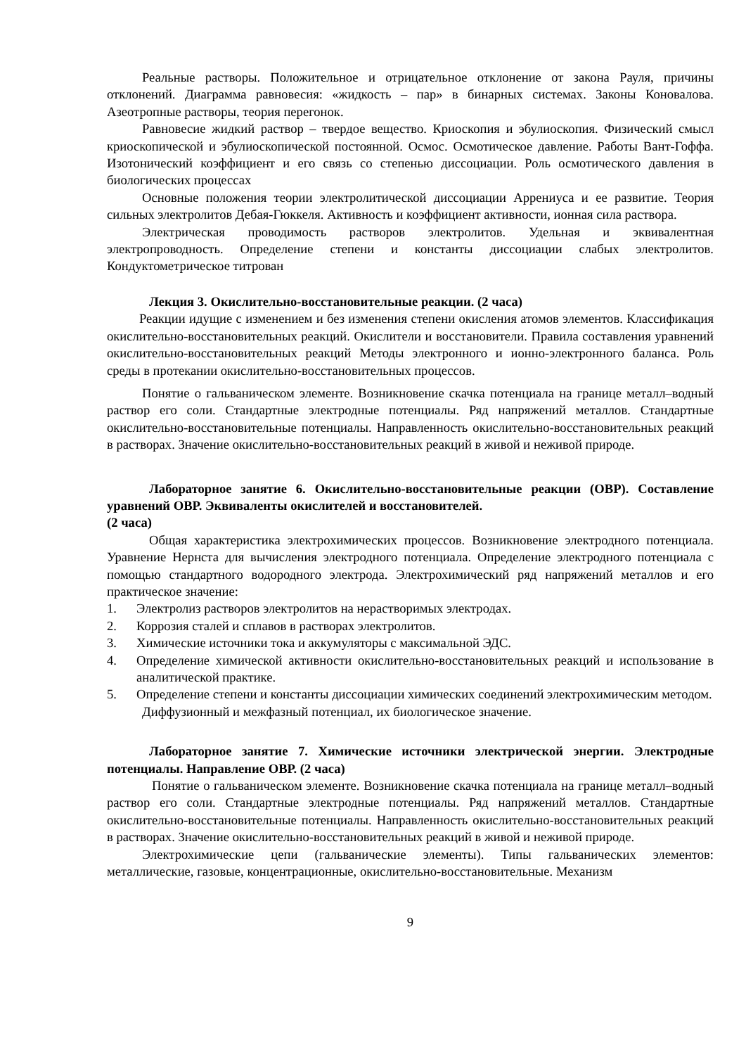Реальные растворы. Положительное и отрицательное отклонение от закона Рауля, причины отклонений. Диаграмма равновесия: «жидкость – пар» в бинарных системах. Законы Коновалова. Азеотропные растворы, теория перегонок.
Равновесие жидкий раствор – твердое вещество. Криоскопия и эбулиоскопия. Физический смысл криоскопической и эбулиоскопической постоянной. Осмос. Осмотическое давление. Работы Вант-Гоффа. Изотонический коэффициент и его связь со степенью диссоциации. Роль осмотического давления в биологических процессах
Основные положения теории электролитической диссоциации Аррениуса и ее развитие. Теория сильных электролитов Дебая-Гюккеля. Активность и коэффициент активности, ионная сила раствора.
Электрическая проводимость растворов электролитов. Удельная и эквивалентная электропроводность. Определение степени и константы диссоциации слабых электролитов. Кондуктометрическое титрован
Лекция 3. Окислительно-восстановительные реакции. (2 часа)
Реакции идущие с изменением и без изменения степени окисления атомов элементов. Классификация окислительно-восстановительных реакций. Окислители и восстановители. Правила составления уравнений окислительно-восстановительных реакций Методы электронного и ионно-электронного баланса. Роль среды в протекании окислительно-восстановительных процессов.
Понятие о гальваническом элементе. Возникновение скачка потенциала на границе металл–водный раствор его соли. Стандартные электродные потенциалы. Ряд напряжений металлов. Стандартные окислительно-восстановительные потенциалы. Направленность окислительно-восстановительных реакций в растворах. Значение окислительно-восстановительных реакций в живой и неживой природе.
Лабораторное занятие 6. Окислительно-восстановительные реакции (ОВР). Составление уравнений ОВР. Эквиваленты окислителей и восстановителей.
(2 часа)
Общая характеристика электрохимических процессов. Возникновение электродного потенциала. Уравнение Нернста для вычисления электродного потенциала. Определение электродного потенциала с помощью стандартного водородного электрода. Электрохимический ряд напряжений металлов и его практическое значение:
1. Электролиз растворов электролитов на нерастворимых электродах.
2. Коррозия сталей и сплавов в растворах электролитов.
3. Химические источники тока и аккумуляторы с максимальной ЭДС.
4. Определение химической активности окислительно-восстановительных реакций и использование в аналитической практике.
5. Определение степени и константы диссоциации химических соединений электрохимическим методом.
Диффузионный и межфазный потенциал, их биологическое значение.
Лабораторное занятие 7. Химические источники электрической энергии. Электродные потенциалы. Направление ОВР. (2 часа)
Понятие о гальваническом элементе. Возникновение скачка потенциала на границе металл–водный раствор его соли. Стандартные электродные потенциалы. Ряд напряжений металлов. Стандартные окислительно-восстановительные потенциалы. Направленность окислительно-восстановительных реакций в растворах. Значение окислительно-восстановительных реакций в живой и неживой природе.
Электрохимические цепи (гальванические элементы). Типы гальванических элементов: металлические, газовые, концентрационные, окислительно-восстановительные. Механизм
9